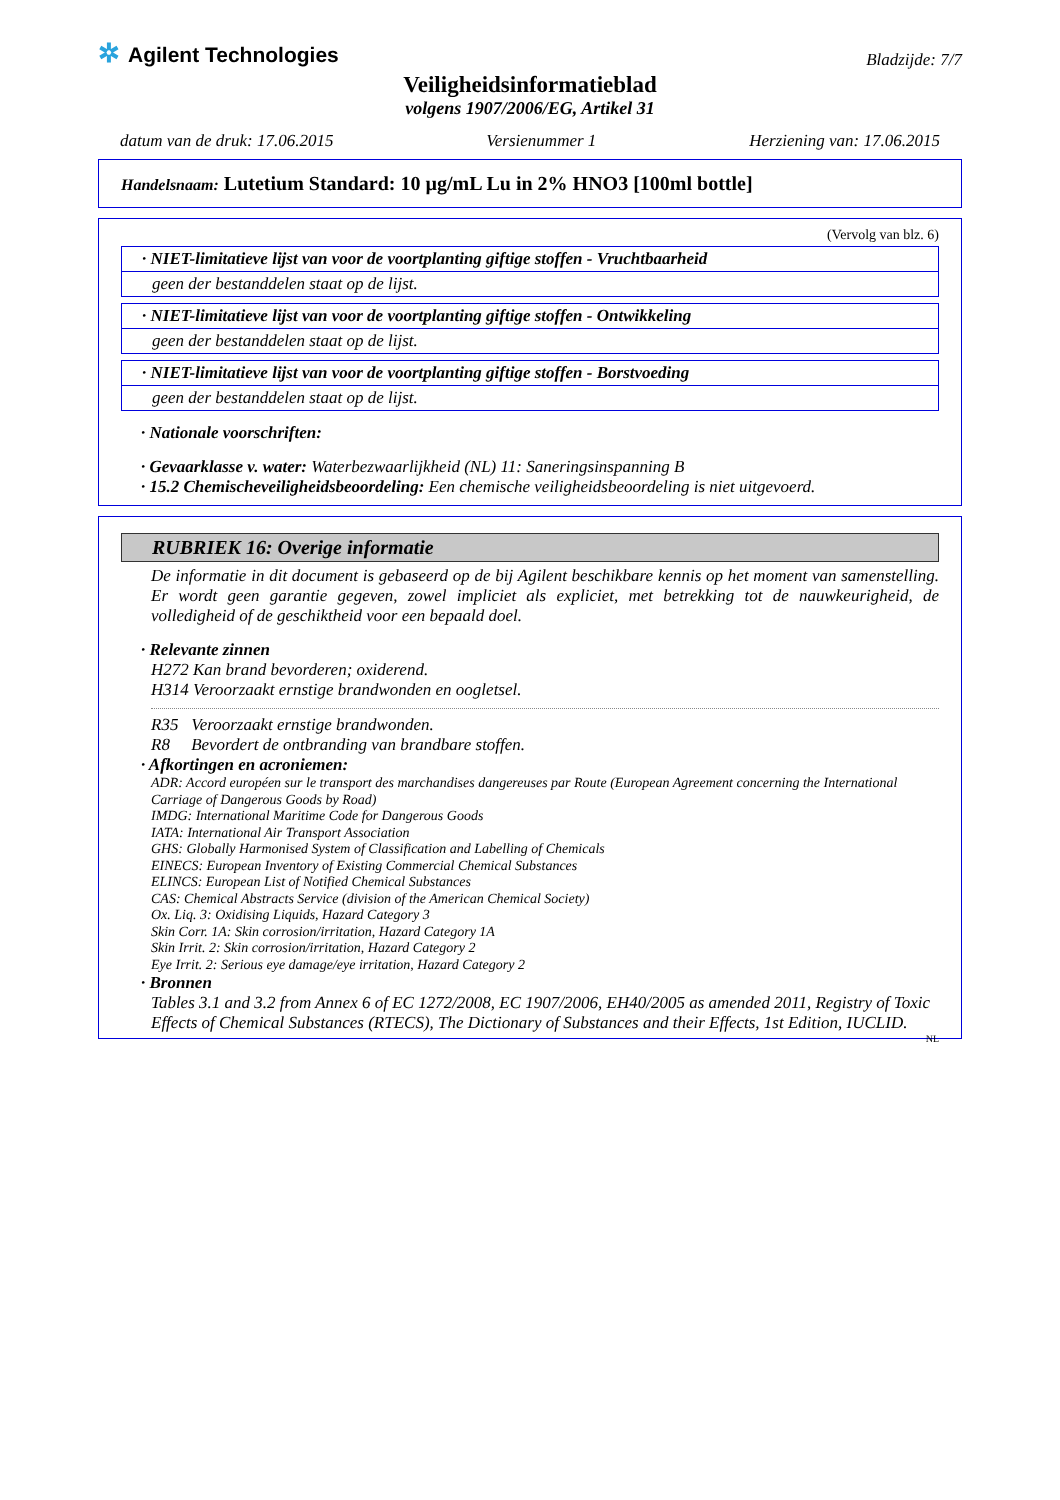✲ Agilent Technologies
Bladzijde: 7/7
Veiligheidsinformatieblad
volgens 1907/2006/EG, Artikel 31
datum van de druk: 17.06.2015 Versienummer 1 Herziening van: 17.06.2015
Handelsnaam: Lutetium Standard: 10 µg/mL Lu in 2% HNO3 [100ml bottle]
(Vervolg van blz. 6)
· NIET-limitatieve lijst van voor de voortplanting giftige stoffen - Vruchtbaarheid
geen der bestanddelen staat op de lijst.
· NIET-limitatieve lijst van voor de voortplanting giftige stoffen - Ontwikkeling
geen der bestanddelen staat op de lijst.
· NIET-limitatieve lijst van voor de voortplanting giftige stoffen - Borstvoeding
geen der bestanddelen staat op de lijst.
· Nationale voorschriften:
· Gevaarklasse v. water: Waterbezwaarlijkheid (NL) 11: Saneringsinspanning B
· 15.2 Chemischeveiligheidsbeoordeling: Een chemische veiligheidsbeoordeling is niet uitgevoerd.
RUBRIEK 16: Overige informatie
De informatie in dit document is gebaseerd op de bij Agilent beschikbare kennis op het moment van samenstelling. Er wordt geen garantie gegeven, zowel impliciet als expliciet, met betrekking tot de nauwkeurigheid, de volledigheid of de geschiktheid voor een bepaald doel.
· Relevante zinnen
H272 Kan brand bevorderen; oxiderend.
H314 Veroorzaakt ernstige brandwonden en oogletsel.
R35 Veroorzaakt ernstige brandwonden.
R8 Bevordert de ontbranding van brandbare stoffen.
· Afkortingen en acroniemen:
ADR: Accord européen sur le transport des marchandises dangereuses par Route (European Agreement concerning the International Carriage of Dangerous Goods by Road)
IMDG: International Maritime Code for Dangerous Goods
IATA: International Air Transport Association
GHS: Globally Harmonised System of Classification and Labelling of Chemicals
EINECS: European Inventory of Existing Commercial Chemical Substances
ELINCS: European List of Notified Chemical Substances
CAS: Chemical Abstracts Service (division of the American Chemical Society)
Ox. Liq. 3: Oxidising Liquids, Hazard Category 3
Skin Corr. 1A: Skin corrosion/irritation, Hazard Category 1A
Skin Irrit. 2: Skin corrosion/irritation, Hazard Category 2
Eye Irrit. 2: Serious eye damage/eye irritation, Hazard Category 2
· Bronnen
Tables 3.1 and 3.2 from Annex 6 of EC 1272/2008, EC 1907/2006, EH40/2005 as amended 2011, Registry of Toxic Effects of Chemical Substances (RTECS), The Dictionary of Substances and their Effects, 1st Edition, IUCLID.
NL